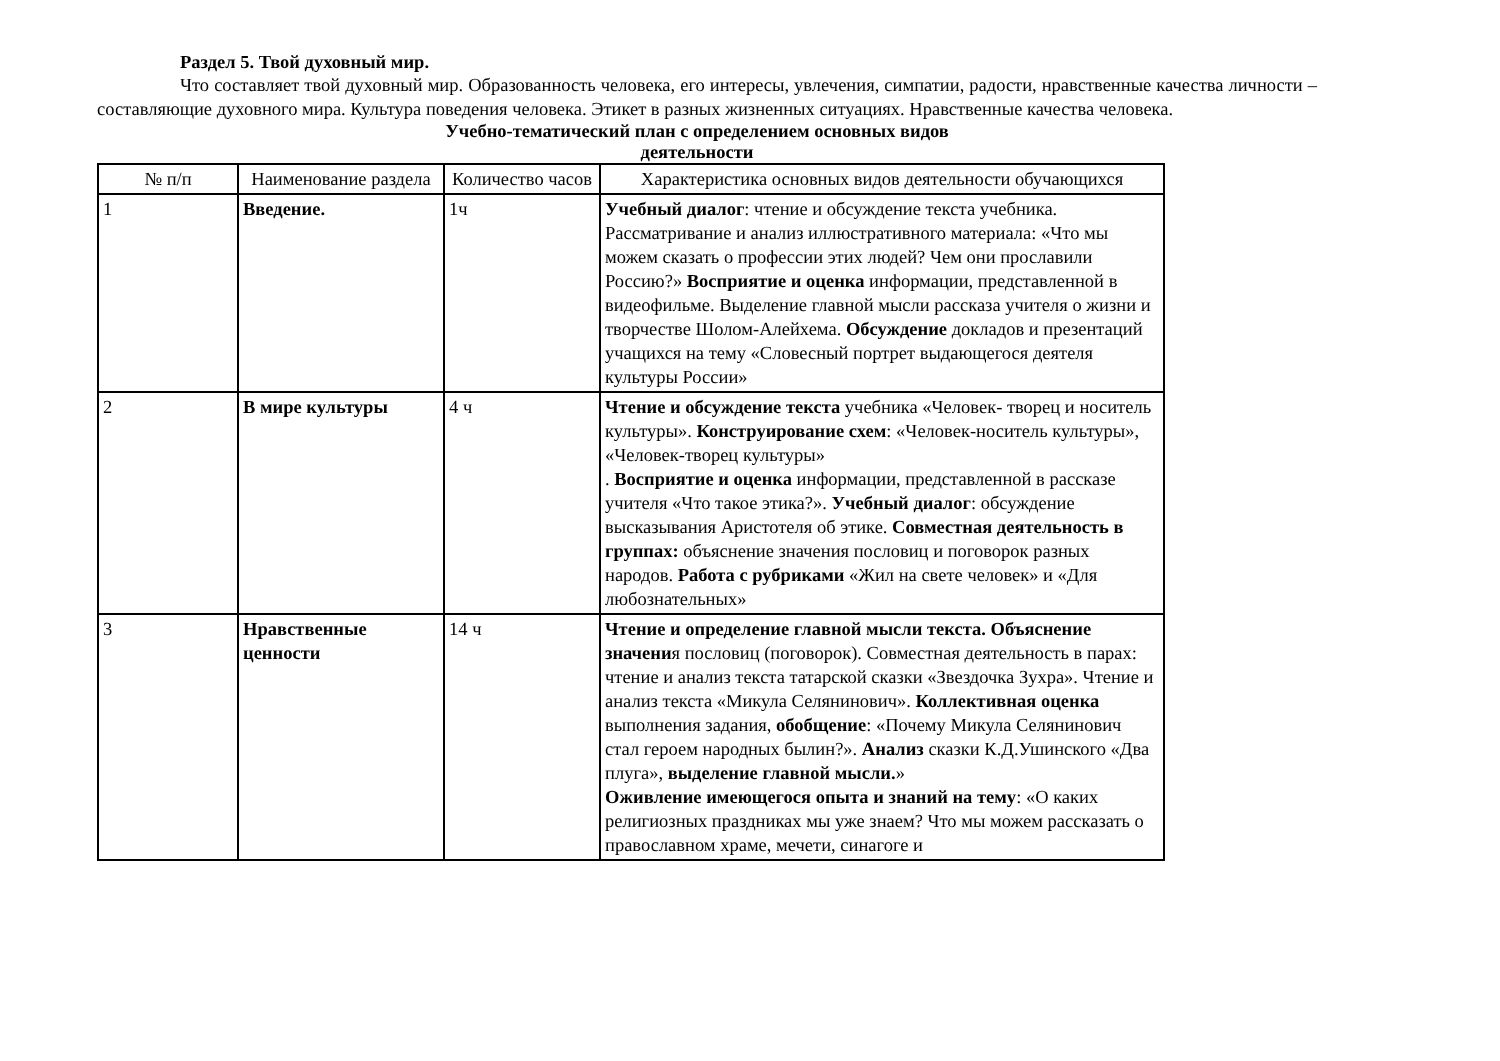Раздел 5. Твой духовный мир.
Что составляет твой духовный мир. Образованность человека, его интересы, увлечения, симпатии, радости, нравственные качества личности – составляющие духовного мира. Культура поведения человека. Этикет в разных жизненных ситуациях. Нравственные качества человека.
Учебно-тематический план с определением основных видов деятельности
| № п/п | Наименование раздела | Количество часов | Характеристика основных видов деятельности обучающихся |
| 1 | Введение. | 1ч | Учебный диалог : чтение и обсуждение текста учебника. Рассматривание и анализ иллюстративного материала: «Что мы можем сказать о профессии этих людей? Чем они прославили Россию?» Восприятие и оценка информации, представленной в видеофильме. Выделение главной мысли рассказа учителя о жизни и творчестве Шолом-Алейхема. Обсуждение докладов и презентаций учащихся на тему «Словесный портрет выдающегося деятеля культуры России» |
| 2 | В мире культуры | 4 ч | Чтение и обсуждение текста учебника «Человек- творец и носитель культуры». Конструирование схем : «Человек-носитель культуры», «Человек-творец культуры» . Восприятие и оценка информации, представленной в рассказе учителя «Что такое этика?». Учебный диалог : обсуждение высказывания Аристотеля об этике. Совместная деятельность в группах: объяснение значения пословиц и поговорок разных народов. Работа с рубриками «Жил на свете человек» и «Для любознательных» |
| 3 | Нравственные ценности | 14 ч | Чтение и определение главной мысли текста. Объяснение значени я пословиц (поговорок). Совместная деятельность в парах: чтение и анализ текста татарской сказки «Звездочка Зухра». Чтение и анализ текста «Микула Селянинович». Коллективная оценка выполнения задания, обобщение : «Почему Микула Селянинович стал героем народных былин?». Анализ сказки К.Д.Ушинского «Два плуга», выделение главной мысли. » Оживление имеющегося опыта и знаний на тему : «О каких религиозных праздниках мы уже знаем? Что мы можем рассказать о православном храме, мечети, синагоге и |